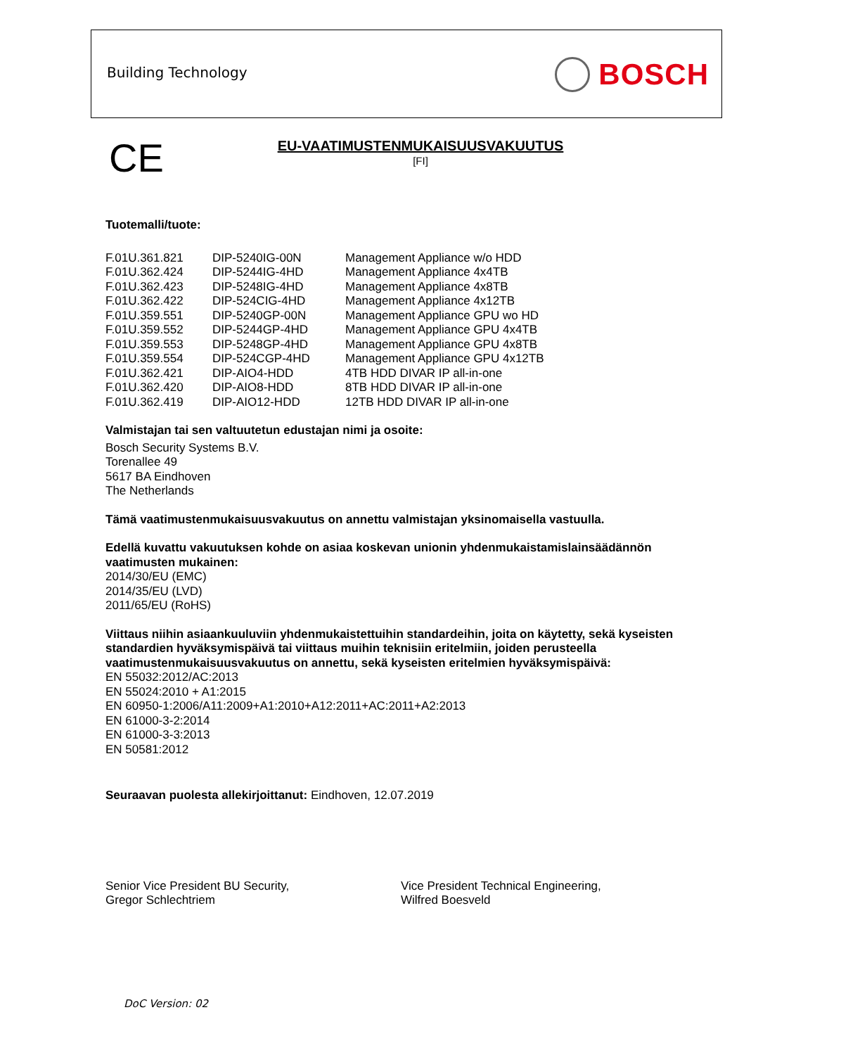Building Technology BOSCH
CE
EU-VAATIMUSTENMUKAISUUSVAKUUTUS
[FI]
Tuotemalli/tuote:
| F.01U.361.821 | DIP-5240IG-00N | Management Appliance w/o HDD |
| F.01U.362.424 | DIP-5244IG-4HD | Management Appliance 4x4TB |
| F.01U.362.423 | DIP-5248IG-4HD | Management Appliance 4x8TB |
| F.01U.362.422 | DIP-524CIG-4HD | Management Appliance 4x12TB |
| F.01U.359.551 | DIP-5240GP-00N | Management Appliance GPU wo HD |
| F.01U.359.552 | DIP-5244GP-4HD | Management Appliance GPU 4x4TB |
| F.01U.359.553 | DIP-5248GP-4HD | Management Appliance GPU 4x8TB |
| F.01U.359.554 | DIP-524CGP-4HD | Management Appliance GPU 4x12TB |
| F.01U.362.421 | DIP-AIO4-HDD | 4TB HDD DIVAR IP all-in-one |
| F.01U.362.420 | DIP-AIO8-HDD | 8TB HDD DIVAR IP all-in-one |
| F.01U.362.419 | DIP-AIO12-HDD | 12TB HDD DIVAR IP all-in-one |
Valmistajan tai sen valtuutetun edustajan nimi ja osoite:
Bosch Security Systems B.V.
Torenallee 49
5617 BA Eindhoven
The Netherlands
Tämä vaatimustenmukaisuusvakuutus on annettu valmistajan yksinomaisella vastuulla.
Edellä kuvattu vakuutuksen kohde on asiaa koskevan unionin yhdenmukaistamislainsäädännön vaatimusten mukainen:
2014/30/EU (EMC)
2014/35/EU (LVD)
2011/65/EU (RoHS)
Viittaus niihin asiaankuuluviin yhdenmukaistettuihin standardeihin, joita on käytetty, sekä kyseisten standardien hyväksymispäivä tai viittaus muihin teknisiin eritelmiin, joiden perusteella vaatimustenmukaisuusvakuutus on annettu, sekä kyseisten eritelmien hyväksymispäivä:
EN 55032:2012/AC:2013
EN 55024:2010 + A1:2015
EN 60950-1:2006/A11:2009+A1:2010+A12:2011+AC:2011+A2:2013
EN 61000-3-2:2014
EN 61000-3-3:2013
EN 50581:2012
Seuraavan puolesta allekirjoittanut: Eindhoven, 12.07.2019
Senior Vice President BU Security,
Gregor Schlechtriem
Vice President Technical Engineering,
Wilfred Boesveld
DoC Version: 02